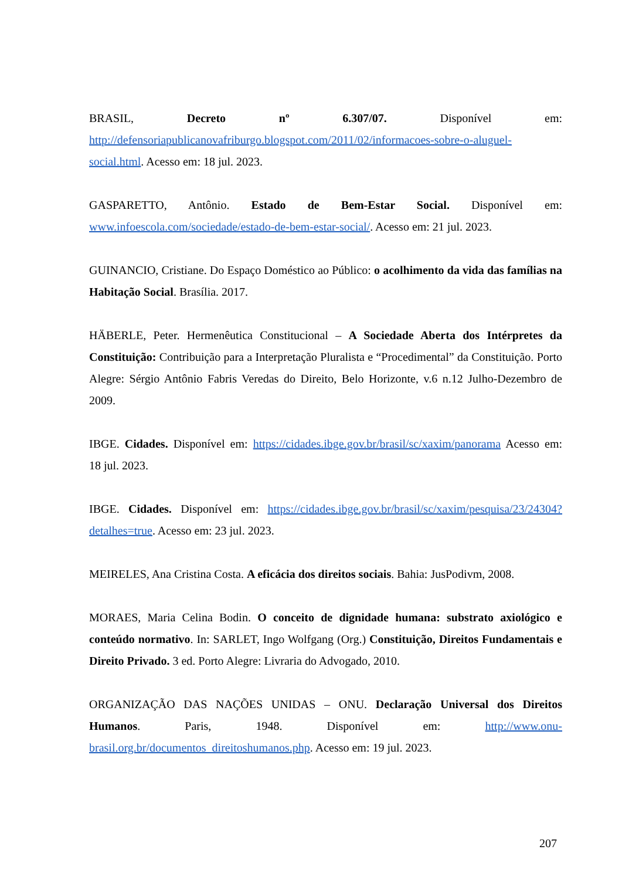BRASIL, Decreto nº 6.307/07. Disponível em: http://defensoriapublicanovafriburgo.blogspot.com/2011/02/informacoes-sobre-o-aluguel-social.html. Acesso em: 18 jul. 2023.
GASPARETTO, Antônio. Estado de Bem-Estar Social. Disponível em: www.infoescola.com/sociedade/estado-de-bem-estar-social/. Acesso em: 21 jul. 2023.
GUINANCIO, Cristiane. Do Espaço Doméstico ao Público: o acolhimento da vida das famílias na Habitação Social. Brasília. 2017.
HÄBERLE, Peter. Hermenêutica Constitucional – A Sociedade Aberta dos Intérpretes da Constituição: Contribuição para a Interpretação Pluralista e “Procedimental” da Constituição. Porto Alegre: Sérgio Antônio Fabris Veredas do Direito, Belo Horizonte, v.6 n.12 Julho-Dezembro de 2009.
IBGE. Cidades. Disponível em: https://cidades.ibge.gov.br/brasil/sc/xaxim/panorama Acesso em: 18 jul. 2023.
IBGE. Cidades. Disponível em: https://cidades.ibge.gov.br/brasil/sc/xaxim/pesquisa/23/24304?detalhes=true. Acesso em: 23 jul. 2023.
MEIRELES, Ana Cristina Costa. A eficácia dos direitos sociais. Bahia: JusPodivm, 2008.
MORAES, Maria Celina Bodin. O conceito de dignidade humana: substrato axiológico e conteúdo normativo. In: SARLET, Ingo Wolfgang (Org.) Constituição, Direitos Fundamentais e Direito Privado. 3 ed. Porto Alegre: Livraria do Advogado, 2010.
ORGANIZAÇÃO DAS NAÇÕES UNIDAS – ONU. Declaração Universal dos Direitos Humanos. Paris, 1948. Disponível em: http://www.onu-brasil.org.br/documentos_direitoshumanos.php. Acesso em: 19 jul. 2023.
207